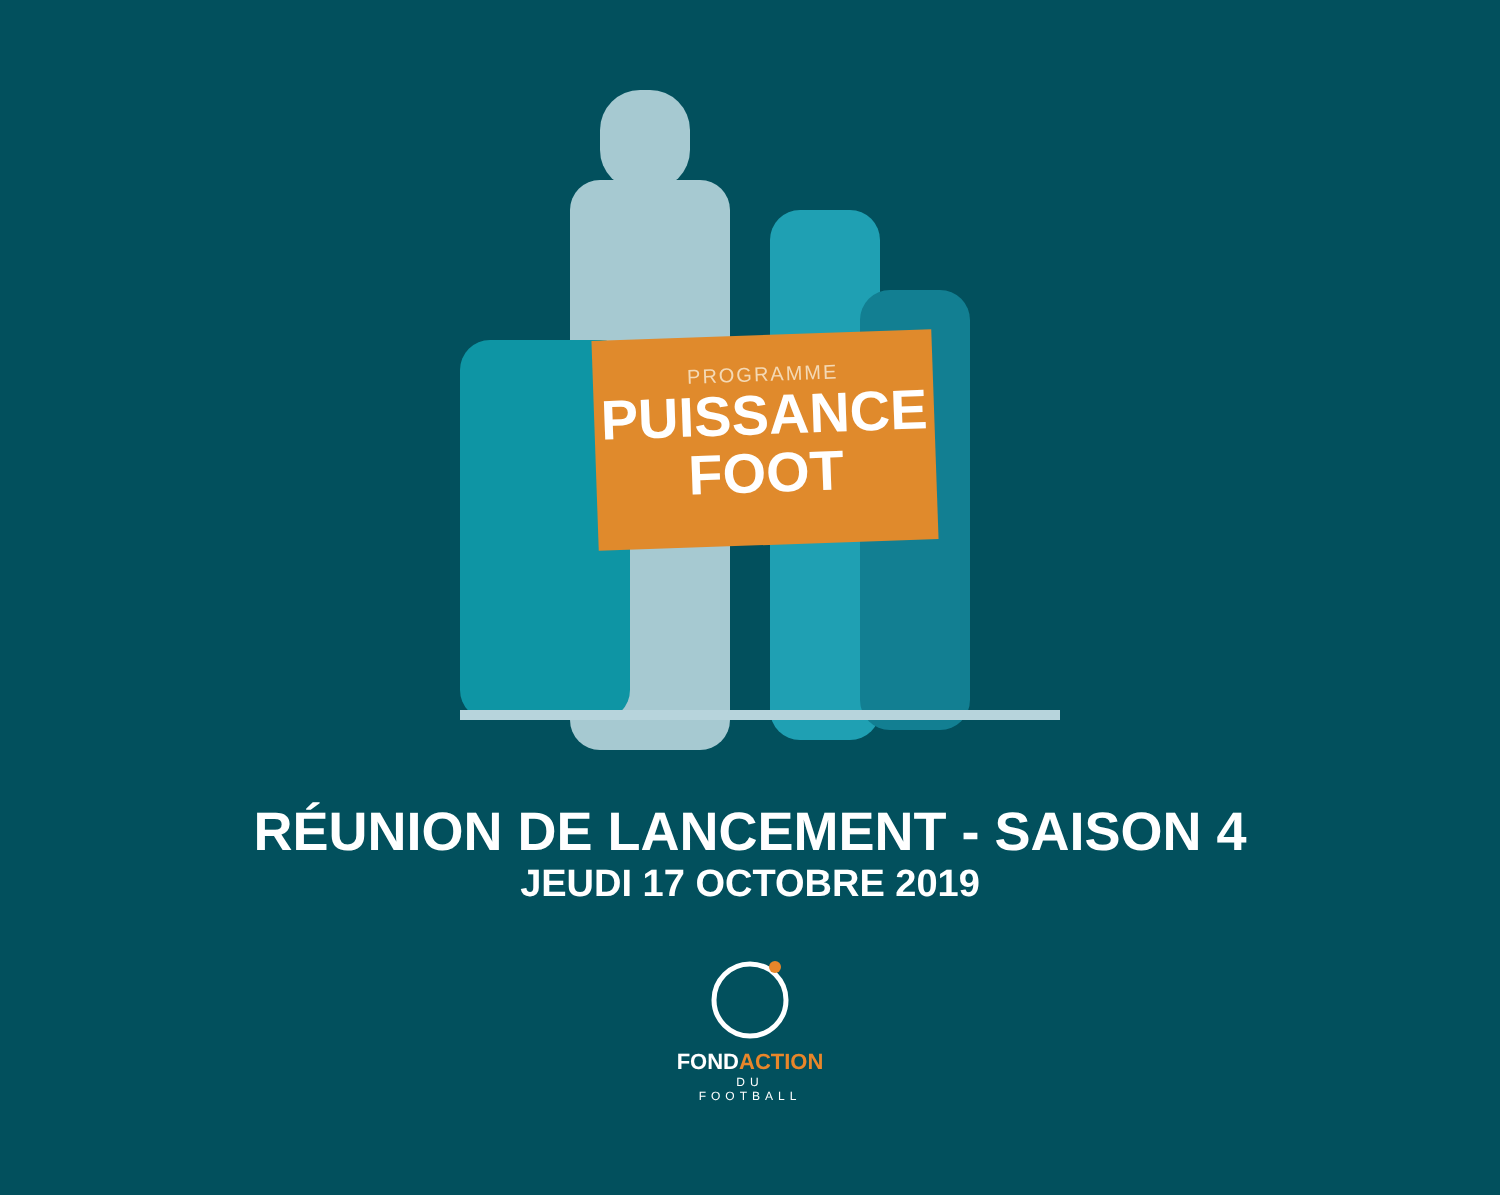PROGRAMME
PUISSANCE
FOOT
RÉUNION DE LANCEMENT - SAISON 4
JEUDI 17 OCTOBRE 2019
FONDACTION
DU
FOOTBALL